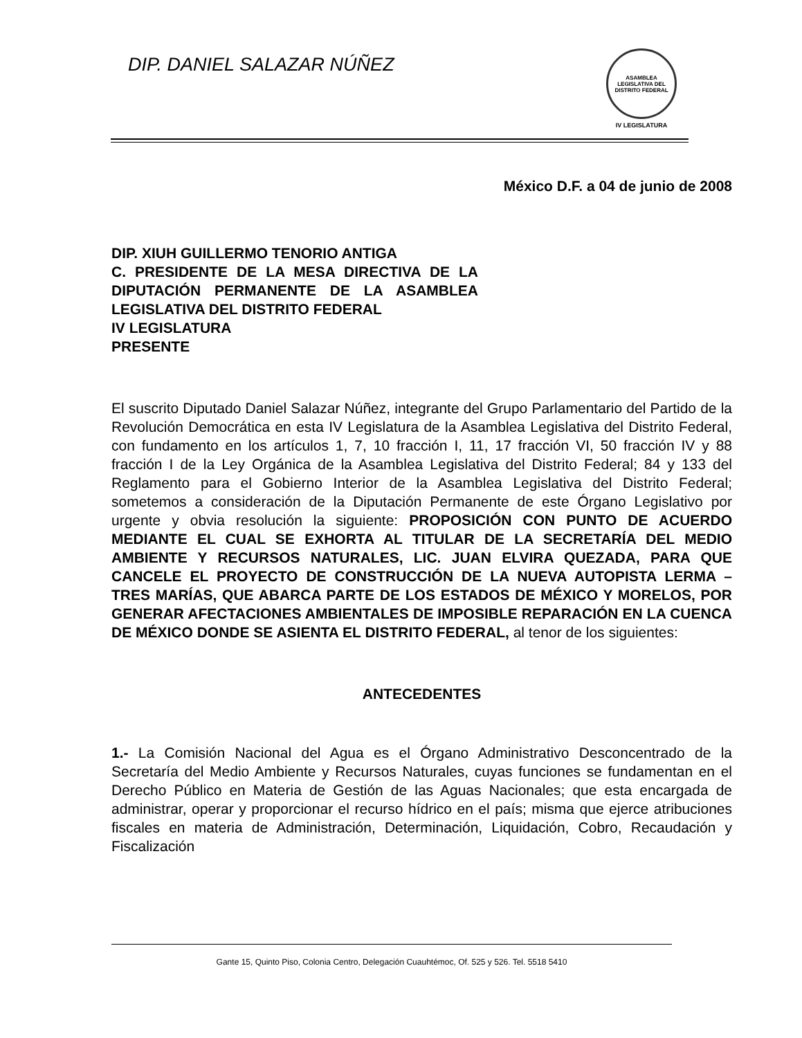DIP. DANIEL SALAZAR NÚÑEZ
ASAMBLEA LEGISLATIVA DEL DISTRITO FEDERAL
IV LEGISLATURA
México D.F. a 04 de junio de 2008
DIP. XIUH GUILLERMO TENORIO ANTIGA
C. PRESIDENTE DE LA MESA DIRECTIVA DE LA DIPUTACIÓN PERMANENTE DE LA ASAMBLEA LEGISLATIVA DEL DISTRITO FEDERAL
IV LEGISLATURA
PRESENTE
El suscrito Diputado Daniel Salazar Núñez, integrante del Grupo Parlamentario del Partido de la Revolución Democrática en esta IV Legislatura de la Asamblea Legislativa del Distrito Federal, con fundamento en los artículos 1, 7, 10 fracción I, 11, 17 fracción VI, 50 fracción IV y 88 fracción I de la Ley Orgánica de la Asamblea Legislativa del Distrito Federal; 84 y 133 del Reglamento para el Gobierno Interior de la Asamblea Legislativa del Distrito Federal; sometemos a consideración de la Diputación Permanente de este Órgano Legislativo por urgente y obvia resolución la siguiente: PROPOSICIÓN CON PUNTO DE ACUERDO MEDIANTE EL CUAL SE EXHORTA AL TITULAR DE LA SECRETARÍA DEL MEDIO AMBIENTE Y RECURSOS NATURALES, LIC. JUAN ELVIRA QUEZADA, PARA QUE CANCELE EL PROYECTO DE CONSTRUCCIÓN DE LA NUEVA AUTOPISTA LERMA – TRES MARÍAS, QUE ABARCA PARTE DE LOS ESTADOS DE MÉXICO Y MORELOS, POR GENERAR AFECTACIONES AMBIENTALES DE IMPOSIBLE REPARACIÓN EN LA CUENCA DE MÉXICO DONDE SE ASIENTA EL DISTRITO FEDERAL, al tenor de los siguientes:
ANTECEDENTES
1.- La Comisión Nacional del Agua es el Órgano Administrativo Desconcentrado de la Secretaría del Medio Ambiente y Recursos Naturales, cuyas funciones se fundamentan en el Derecho Público en Materia de Gestión de las Aguas Nacionales; que esta encargada de administrar, operar y proporcionar el recurso hídrico en el país; misma que ejerce atribuciones fiscales en materia de Administración, Determinación, Liquidación, Cobro, Recaudación y Fiscalización
Gante 15, Quinto Piso, Colonia Centro, Delegación Cuauhtémoc, Of. 525 y 526. Tel. 5518 5410